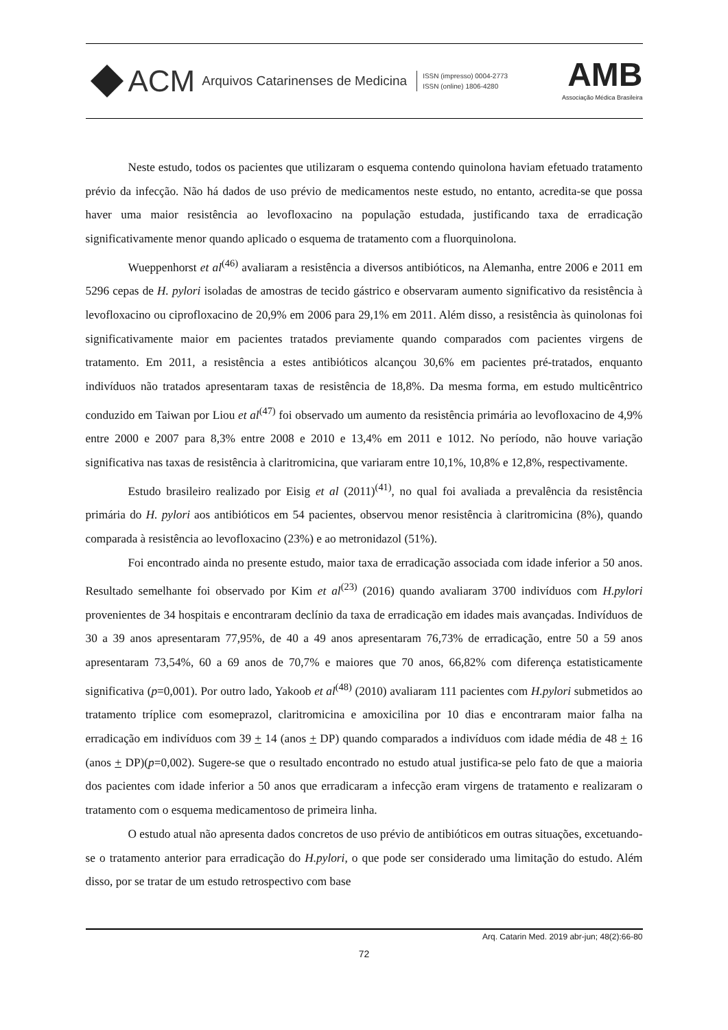ACM Arquivos Catarinenses de Medicina
ISSN (impresso) 0004-2773
ISSN (online) 1806-4280
AMB
Associação Médica Brasileira
Neste estudo, todos os pacientes que utilizaram o esquema contendo quinolona haviam efetuado tratamento prévio da infecção. Não há dados de uso prévio de medicamentos neste estudo, no entanto, acredita-se que possa haver uma maior resistência ao levofloxacino na população estudada, justificando taxa de erradicação significativamente menor quando aplicado o esquema de tratamento com a fluorquinolona.
Wueppenhorst et al<sup>(46)</sup> avaliaram a resistência a diversos antibióticos, na Alemanha, entre 2006 e 2011 em 5296 cepas de H. pylori isoladas de amostras de tecido gástrico e observaram aumento significativo da resistência à levofloxacino ou ciprofloxacino de 20,9% em 2006 para 29,1% em 2011. Além disso, a resistência às quinolonas foi significativamente maior em pacientes tratados previamente quando comparados com pacientes virgens de tratamento. Em 2011, a resistência a estes antibióticos alcançou 30,6% em pacientes pré-tratados, enquanto indivíduos não tratados apresentaram taxas de resistência de 18,8%. Da mesma forma, em estudo multicêntrico conduzido em Taiwan por Liou et al<sup>(47)</sup> foi observado um aumento da resistência primária ao levofloxacino de 4,9% entre 2000 e 2007 para 8,3% entre 2008 e 2010 e 13,4% em 2011 e 1012. No período, não houve variação significativa nas taxas de resistência à claritromicina, que variaram entre 10,1%, 10,8% e 12,8%, respectivamente.
Estudo brasileiro realizado por Eisig et al (2011)<sup>(41)</sup>, no qual foi avaliada a prevalência da resistência primária do H. pylori aos antibióticos em 54 pacientes, observou menor resistência à claritromicina (8%), quando comparada à resistência ao levofloxacino (23%) e ao metronidazol (51%).
Foi encontrado ainda no presente estudo, maior taxa de erradicação associada com idade inferior a 50 anos. Resultado semelhante foi observado por Kim et al<sup>(23)</sup> (2016) quando avaliaram 3700 indivíduos com H.pylori provenientes de 34 hospitais e encontraram declínio da taxa de erradicação em idades mais avançadas. Indivíduos de 30 a 39 anos apresentaram 77,95%, de 40 a 49 anos apresentaram 76,73% de erradicação, entre 50 a 59 anos apresentaram 73,54%, 60 a 69 anos de 70,7% e maiores que 70 anos, 66,82% com diferença estatisticamente significativa (p=0,001). Por outro lado, Yakoob et al<sup>(48)</sup> (2010) avaliaram 111 pacientes com H.pylori submetidos ao tratamento tríplice com esomeprazol, claritromicina e amoxicilina por 10 dias e encontraram maior falha na erradicação em indivíduos com 39 + 14 (anos + DP) quando comparados a indivíduos com idade média de 48 + 16 (anos + DP)(p=0,002). Sugere-se que o resultado encontrado no estudo atual justifica-se pelo fato de que a maioria dos pacientes com idade inferior a 50 anos que erradicaram a infecção eram virgens de tratamento e realizaram o tratamento com o esquema medicamentoso de primeira linha.
O estudo atual não apresenta dados concretos de uso prévio de antibióticos em outras situações, excetuando-se o tratamento anterior para erradicação do H.pylori, o que pode ser considerado uma limitação do estudo. Além disso, por se tratar de um estudo retrospectivo com base
Arq. Catarin Med. 2019 abr-jun; 48(2):66-80
72